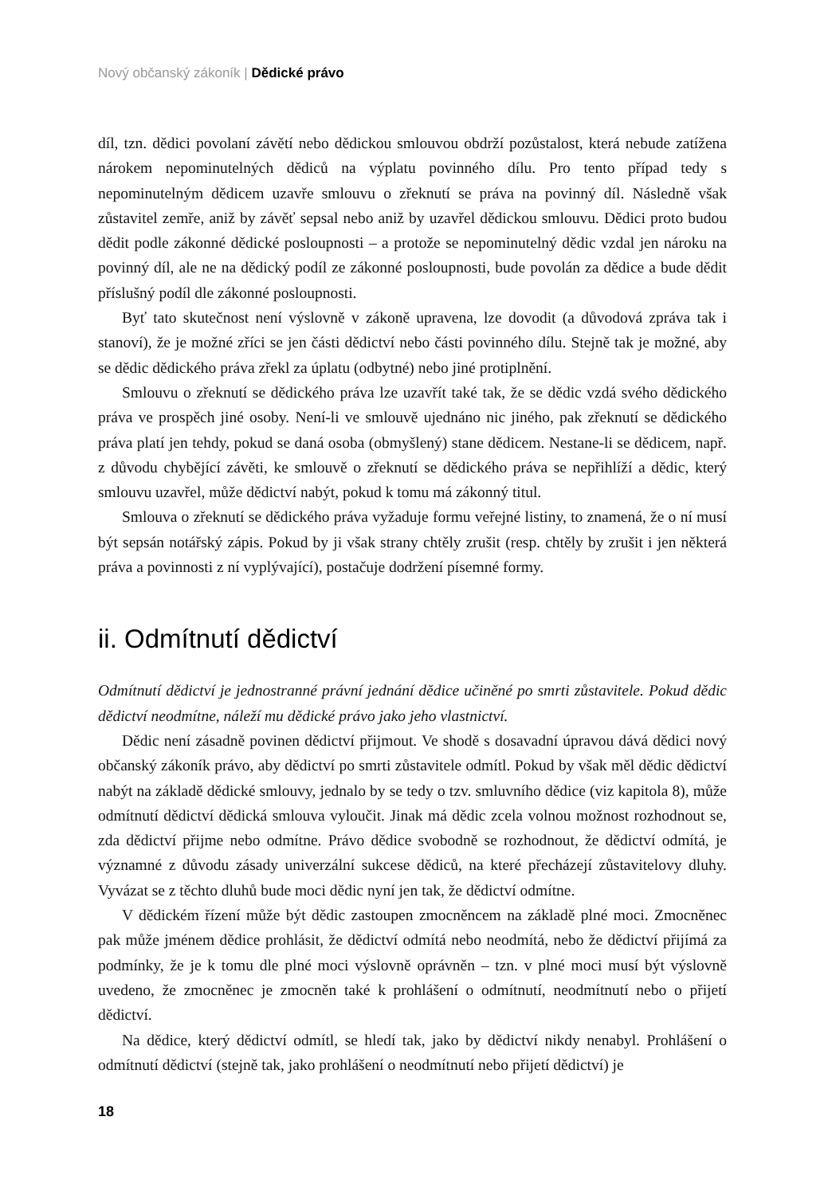Nový občanský zákoník | Dědické právo
díl, tzn. dědici povolaní závětí nebo dědickou smlouvou obdrží pozůstalost, která nebude zatížena nárokem nepominutelných dědiců na výplatu povinného dílu. Pro tento případ tedy s nepominutelným dědicem uzavře smlouvu o zřeknutí se práva na povinný díl. Následně však zůstavitel zemře, aniž by závěť sepsal nebo aniž by uzavřel dědickou smlouvu. Dědici proto budou dědit podle zákonné dědické posloupnosti – a protože se nepominutelný dědic vzdal jen nároku na povinný díl, ale ne na dědický podíl ze zákonné posloupnosti, bude povolán za dědice a bude dědit příslušný podíl dle zákonné posloupnosti.
Byť tato skutečnost není výslovně v zákoně upravena, lze dovodit (a důvodová zpráva tak i stanoví), že je možné zříci se jen části dědictví nebo části povinného dílu. Stejně tak je možné, aby se dědic dědického práva zřekl za úplatu (odbytné) nebo jiné protiplnění.
Smlouvu o zřeknutí se dědického práva lze uzavřít také tak, že se dědic vzdá svého dědického práva ve prospěch jiné osoby. Není-li ve smlouvě ujednáno nic jiného, pak zřeknutí se dědického práva platí jen tehdy, pokud se daná osoba (obmyšlený) stane dědicem. Nestane-li se dědicem, např. z důvodu chybějící závěti, ke smlouvě o zřeknutí se dědického práva se nepřihlíží a dědic, který smlouvu uzavřel, může dědictví nabýt, pokud k tomu má zákonný titul.
Smlouva o zřeknutí se dědického práva vyžaduje formu veřejné listiny, to znamená, že o ní musí být sepsán notářský zápis. Pokud by ji však strany chtěly zrušit (resp. chtěly by zrušit i jen některá práva a povinnosti z ní vyplývající), postačuje dodržení písemné formy.
ii. Odmítnutí dědictví
Odmítnutí dědictví je jednostranné právní jednání dědice učiněné po smrti zůstavitele. Pokud dědic dědictví neodmítne, náleží mu dědické právo jako jeho vlastnictví.
Dědic není zásadně povinen dědictví přijmout. Ve shodě s dosavadní úpravou dává dědici nový občanský zákoník právo, aby dědictví po smrti zůstavitele odmítl. Pokud by však měl dědic dědictví nabýt na základě dědické smlouvy, jednalo by se tedy o tzv. smluvního dědice (viz kapitola 8), může odmítnutí dědictví dědická smlouva vyloučit. Jinak má dědic zcela volnou možnost rozhodnout se, zda dědictví přijme nebo odmítne. Právo dědice svobodně se rozhodnout, že dědictví odmítá, je významné z důvodu zásady univerzální sukcese dědiců, na které přecházejí zůstavitelovy dluhy. Vyvázat se z těchto dluhů bude moci dědic nyní jen tak, že dědictví odmítne.
V dědickém řízení může být dědic zastoupen zmocněncem na základě plné moci. Zmocněnec pak může jménem dědice prohlásit, že dědictví odmítá nebo neodmítá, nebo že dědictví přijímá za podmínky, že je k tomu dle plné moci výslovně oprávněn – tzn. v plné moci musí být výslovně uvedeno, že zmocněnec je zmocněn také k prohlášení o odmítnutí, neodmítnutí nebo o přijetí dědictví.
Na dědice, který dědictví odmítl, se hledí tak, jako by dědictví nikdy nenabyl. Prohlášení o odmítnutí dědictví (stejně tak, jako prohlášení o neodmítnutí nebo přijetí dědictví) je
18